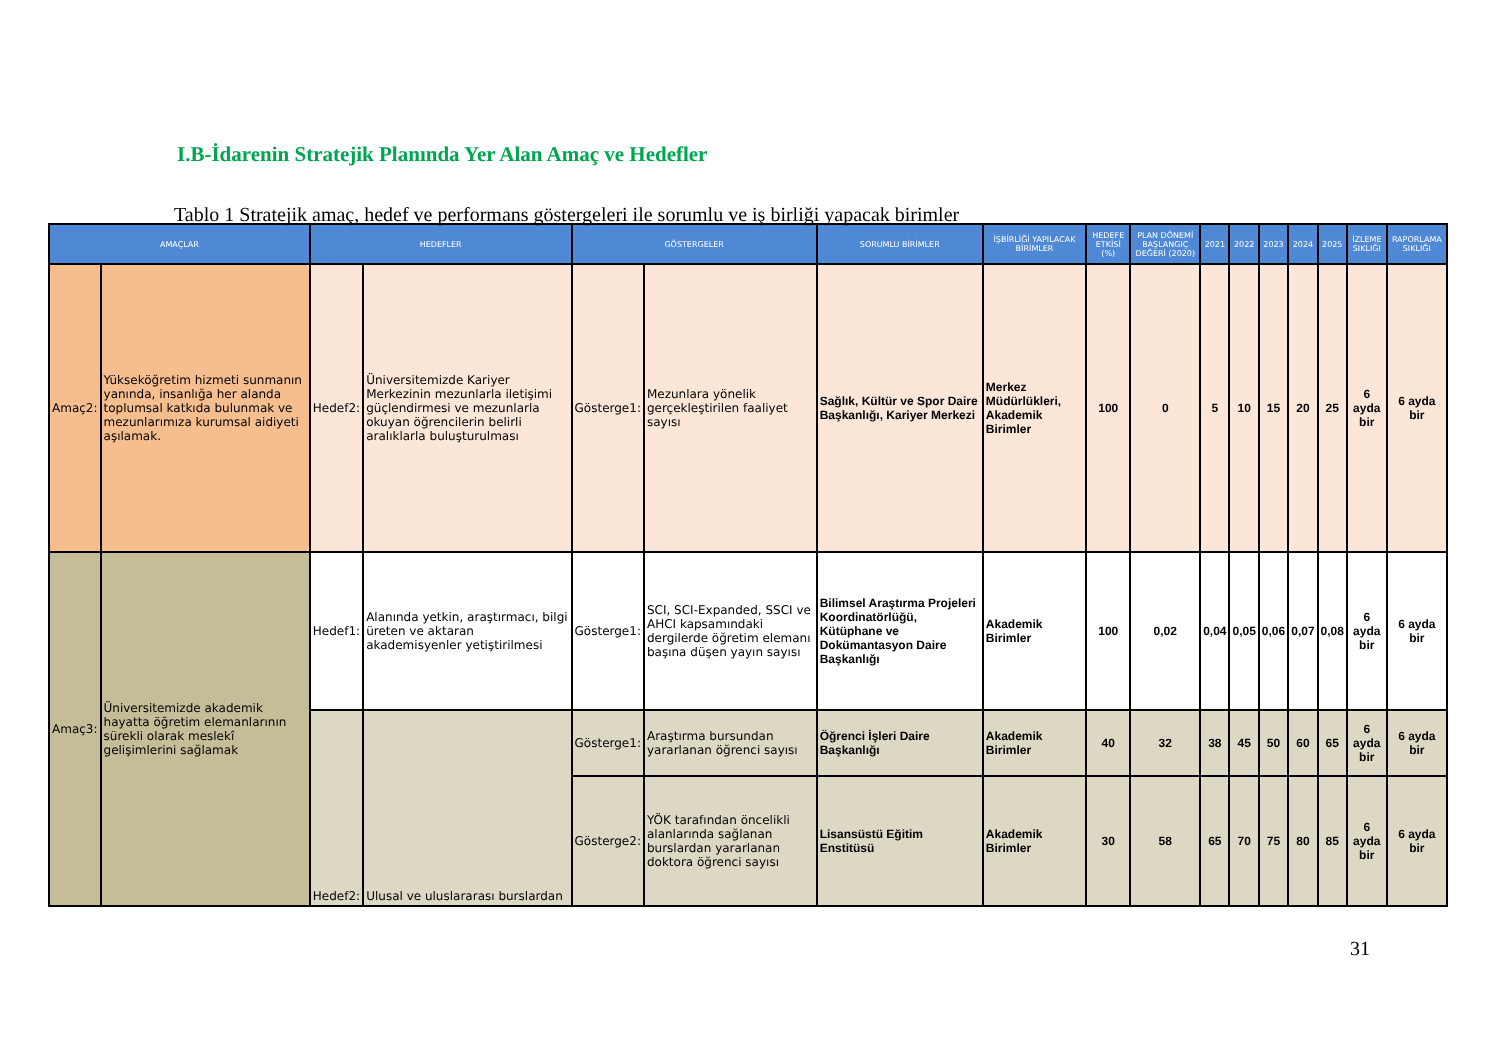I.B-İdarenin Stratejik Planında Yer Alan Amaç ve Hedefler
Tablo 1 Stratejik amaç, hedef ve performans göstergeleri ile sorumlu ve iş birliği yapacak birimler
| AMAÇLAR | | HEDEFLER | | GÖSTERGELER | | SORUMLU BİRİMLER | İŞBİRLİĞİ YAPILACAK BİRİMLER | HEDEFE ETKİSİ (%) | PLAN DÖNEMİ BAŞLANGIÇ DEĞERİ (2020) | 2021 | 2022 | 2023 | 2024 | 2025 | İZLEME SIKLIĞI | RAPORLAMA SIKLIĞI |
| --- | --- | --- | --- | --- | --- | --- | --- | --- | --- | --- | --- | --- | --- | --- | --- | --- |
| Amaç2: | Yükseköğretim hizmeti sunmanın yanında, insanlığa her alanda toplumsal katkıda bulunmak ve mezunlarımıza kurumsal aidiyeti aşılamak. | Hedef2: | Üniversitemizde Kariyer Merkezinin mezunlarla iletişimi güçlendirmesi ve mezunlarla okuyan öğrencilerin belirli aralıklarla buluşturulması | Gösterge1: | Mezunlara yönelik gerçekleştirilen faaliyet sayısı | Sağlık, Kültür ve Spor Daire Başkanlığı, Kariyer Merkezi | Merkez Müdürlükleri, Akademik Birimler | 100 | 0 | 5 | 10 | 15 | 20 | 25 | 6 ayda bir | 6 ayda bir |
| Amaç3: | Üniversitemizde akademik hayatta öğretim elemanlarının sürekli olarak meslekî gelişimlerini sağlamak | Hedef1: | Alanında yetkin, araştırmacı, bilgi üreten ve aktaran akademisyenler yetiştirilmesi | Gösterge1: | SCI, SCI-Expanded, SSCI ve AHCI kapsamındaki dergilerde öğretim elemanı başına düşen yayın sayısı | Bilimsel Araştırma Projeleri Koordinatörlüğü, Kütüphane ve Dokümantasyon Daire Başkanlığı | Akademik Birimler | 100 | 0,02 | 0,04 | 0,05 | 0,06 | 0,07 | 0,08 | 6 ayda bir | 6 ayda bir |
| | | Hedef2: | Ulusal ve uluslararası burslardan | Gösterge1: | Araştırma bursundan yararlanan öğrenci sayısı | Öğrenci İşleri Daire Başkanlığı | Akademik Birimler | 40 | 32 | 38 | 45 | 50 | 60 | 65 | 6 ayda bir | 6 ayda bir |
| | | | | Gösterge2: | YÖK tarafından öncelikli alanlarında sağlanan burslardan yararlanan doktora öğrenci sayısı | Lisansüstü Eğitim Enstitüsü | Akademik Birimler | 30 | 58 | 65 | 70 | 75 | 80 | 85 | 6 ayda bir | 6 ayda bir |
31